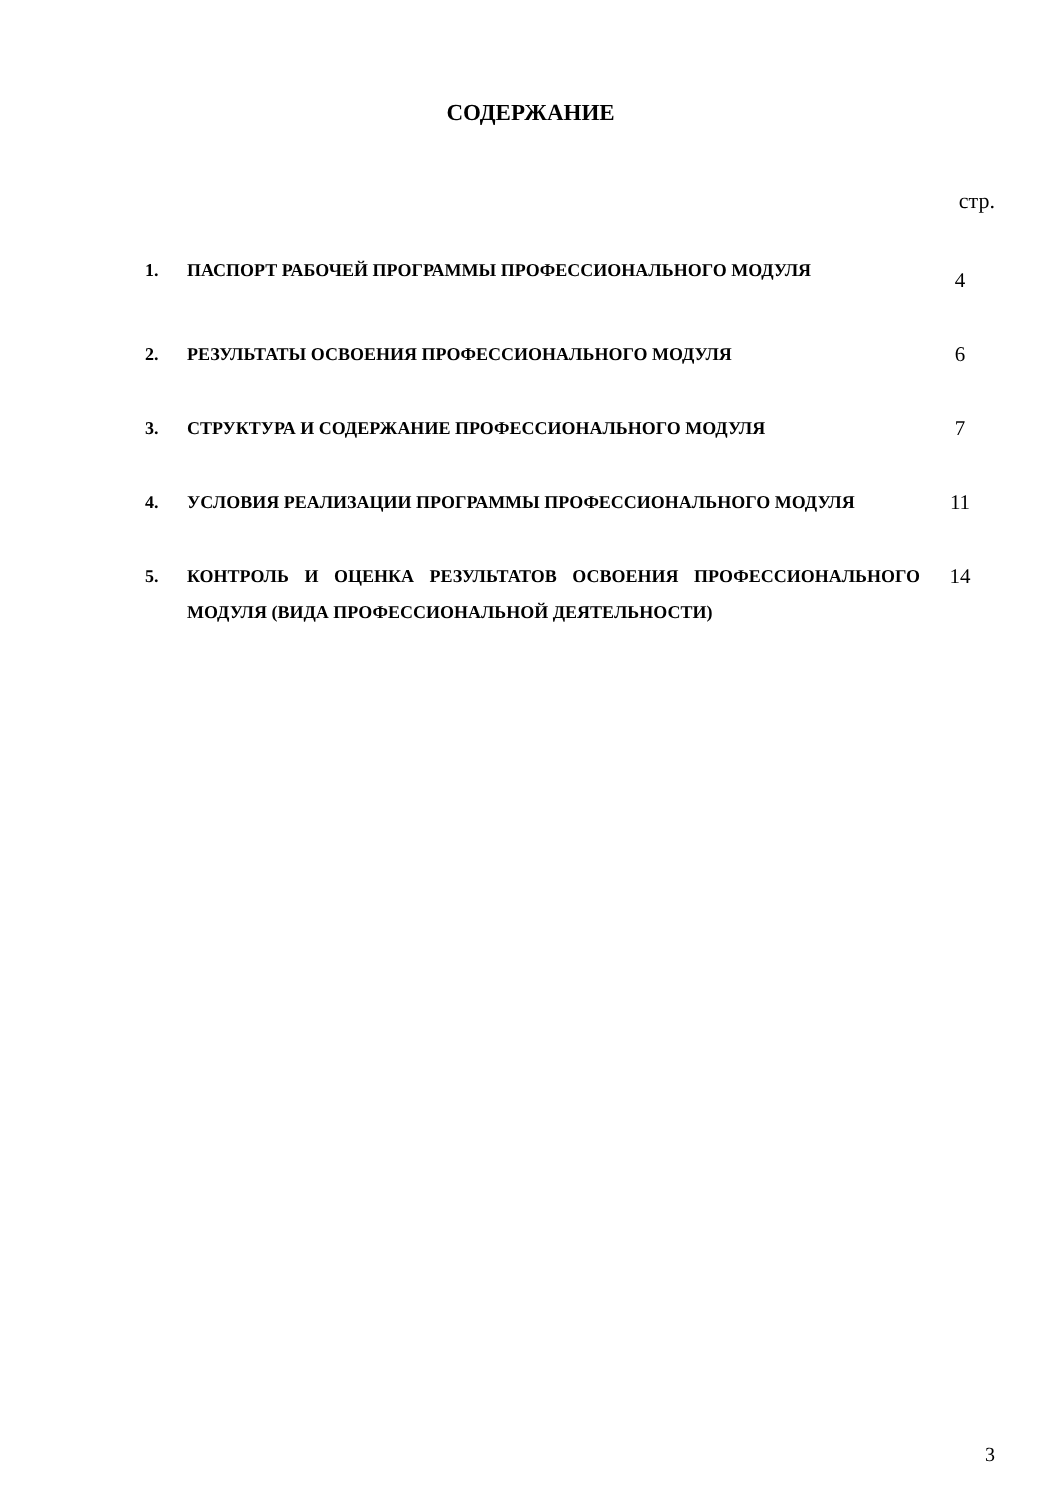СОДЕРЖАНИЕ
стр.
| 1. | ПАСПОРТ РАБОЧЕЙ ПРОГРАММЫ ПРОФЕССИОНАЛЬНОГО МОДУЛЯ | 4 |
| 2. | РЕЗУЛЬТАТЫ ОСВОЕНИЯ ПРОФЕССИОНАЛЬНОГО МОДУЛЯ | 6 |
| 3. | СТРУКТУРА И СОДЕРЖАНИЕ ПРОФЕССИОНАЛЬНОГО МОДУЛЯ | 7 |
| 4. | УСЛОВИЯ РЕАЛИЗАЦИИ ПРОГРАММЫ ПРОФЕССИОНАЛЬНОГО МОДУЛЯ | 11 |
| 5. | КОНТРОЛЬ И ОЦЕНКА РЕЗУЛЬТАТОВ ОСВОЕНИЯ ПРОФЕССИОНАЛЬНОГО МОДУЛЯ (ВИДА ПРОФЕССИОНАЛЬНОЙ ДЕЯТЕЛЬНОСТИ) | 14 |
3